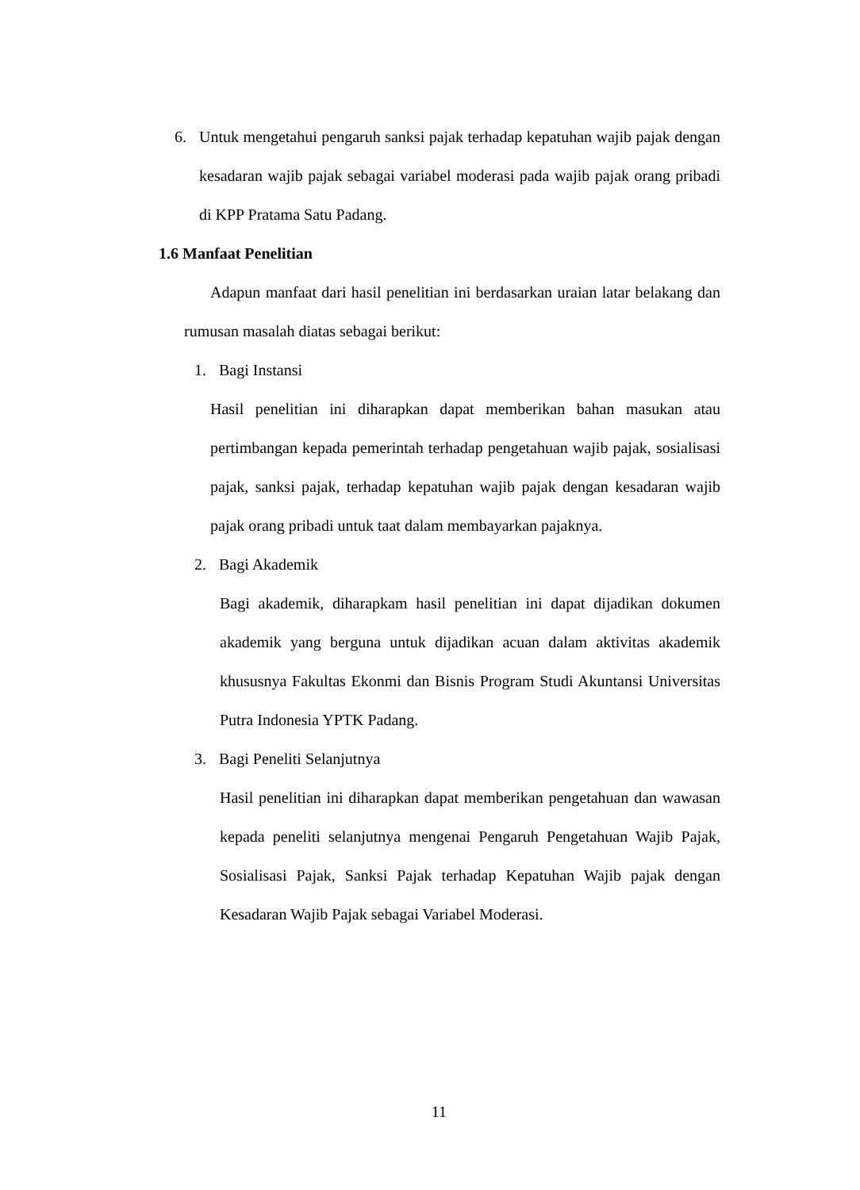6. Untuk mengetahui pengaruh sanksi pajak terhadap kepatuhan wajib pajak dengan kesadaran wajib pajak sebagai variabel moderasi pada wajib pajak orang pribadi di KPP Pratama Satu Padang.
1.6 Manfaat Penelitian
Adapun manfaat dari hasil penelitian ini berdasarkan uraian latar belakang dan rumusan masalah diatas sebagai berikut:
1. Bagi Instansi
Hasil penelitian ini diharapkan dapat memberikan bahan masukan atau pertimbangan kepada pemerintah terhadap pengetahuan wajib pajak, sosialisasi pajak, sanksi pajak, terhadap kepatuhan wajib pajak dengan kesadaran wajib pajak orang pribadi untuk taat dalam membayarkan pajaknya.
2. Bagi Akademik
Bagi akademik, diharapkam hasil penelitian ini dapat dijadikan dokumen akademik yang berguna untuk dijadikan acuan dalam aktivitas akademik khususnya Fakultas Ekonmi dan Bisnis Program Studi Akuntansi Universitas Putra Indonesia YPTK Padang.
3. Bagi Peneliti Selanjutnya
Hasil penelitian ini diharapkan dapat memberikan pengetahuan dan wawasan kepada peneliti selanjutnya mengenai Pengaruh Pengetahuan Wajib Pajak, Sosialisasi Pajak, Sanksi Pajak terhadap Kepatuhan Wajib pajak dengan Kesadaran Wajib Pajak sebagai Variabel Moderasi.
11